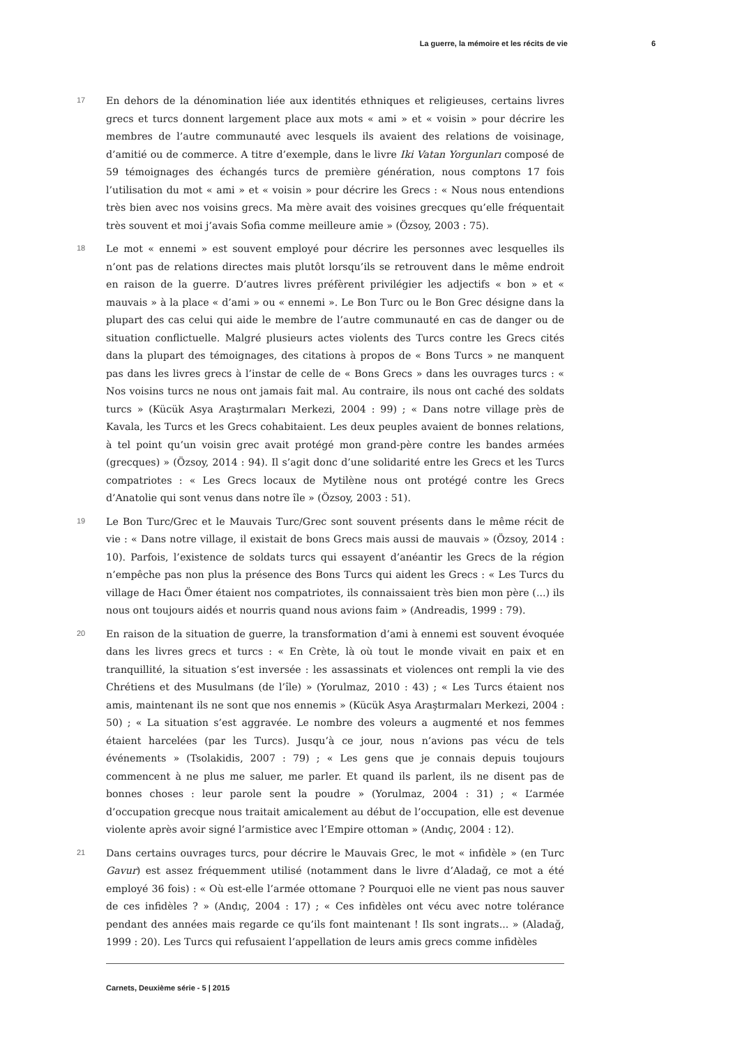La guerre, la mémoire et les récits de vie 6
17
En dehors de la dénomination liée aux identités ethniques et religieuses, certains livres grecs et turcs donnent largement place aux mots « ami » et « voisin » pour décrire les membres de l’autre communauté avec lesquels ils avaient des relations de voisinage, d’amitié ou de commerce. A titre d’exemple, dans le livre Iki Vatan Yorgunları composé de 59 témoignages des échangés turcs de première génération, nous comptons 17 fois l’utilisation du mot « ami » et « voisin » pour décrire les Grecs : « Nous nous entendions très bien avec nos voisins grecs. Ma mère avait des voisines grecques qu’elle fréquentait très souvent et moi j’avais Sofia comme meilleure amie » (Özsoy, 2003 : 75).
18
Le mot « ennemi » est souvent employé pour décrire les personnes avec lesquelles ils n’ont pas de relations directes mais plutôt lorsqu’ils se retrouvent dans le même endroit en raison de la guerre. D’autres livres préfèrent privilégier les adjectifs « bon » et « mauvais » à la place « d’ami » ou « ennemi ». Le Bon Turc ou le Bon Grec désigne dans la plupart des cas celui qui aide le membre de l’autre communauté en cas de danger ou de situation conflictuelle. Malgré plusieurs actes violents des Turcs contre les Grecs cités dans la plupart des témoignages, des citations à propos de « Bons Turcs » ne manquent pas dans les livres grecs à l’instar de celle de « Bons Grecs » dans les ouvrages turcs : « Nos voisins turcs ne nous ont jamais fait mal. Au contraire, ils nous ont caché des soldats turcs » (Kücük Asya Araştırmaları Merkezi, 2004 : 99) ; « Dans notre village près de Kavala, les Turcs et les Grecs cohabitaient. Les deux peuples avaient de bonnes relations, à tel point qu’un voisin grec avait protégé mon grand-père contre les bandes armées (grecques) » (Özsoy, 2014 : 94). Il s’agit donc d’une solidarité entre les Grecs et les Turcs compatriotes : « Les Grecs locaux de Mytilène nous ont protégé contre les Grecs d’Anatolie qui sont venus dans notre île » (Özsoy, 2003 : 51).
19
Le Bon Turc/Grec et le Mauvais Turc/Grec sont souvent présents dans le même récit de vie : « Dans notre village, il existait de bons Grecs mais aussi de mauvais » (Özsoy, 2014 : 10). Parfois, l’existence de soldats turcs qui essayent d’anéantir les Grecs de la région n’empêche pas non plus la présence des Bons Turcs qui aident les Grecs : « Les Turcs du village de Hacı Ömer étaient nos compatriotes, ils connaissaient très bien mon père (...) ils nous ont toujours aidés et nourris quand nous avions faim » (Andreadis, 1999 : 79).
20
En raison de la situation de guerre, la transformation d’ami à ennemi est souvent évoquée dans les livres grecs et turcs : « En Crète, là où tout le monde vivait en paix et en tranquillité, la situation s’est inversée : les assassinats et violences ont rempli la vie des Chrétiens et des Musulmans (de l’île) » (Yorulmaz, 2010 : 43) ; « Les Turcs étaient nos amis, maintenant ils ne sont que nos ennemis » (Kücük Asya Araştırmaları Merkezi, 2004 : 50) ; « La situation s’est aggravée. Le nombre des voleurs a augmenté et nos femmes étaient harcelées (par les Turcs). Jusqu’à ce jour, nous n’avions pas vécu de tels événements » (Tsolakidis, 2007 : 79) ; « Les gens que je connais depuis toujours commencent à ne plus me saluer, me parler. Et quand ils parlent, ils ne disent pas de bonnes choses : leur parole sent la poudre » (Yorulmaz, 2004 : 31) ; « L’armée d’occupation grecque nous traitait amicalement au début de l’occupation, elle est devenue violente après avoir signé l’armistice avec l’Empire ottoman » (Andıç, 2004 : 12).
21
Dans certains ouvrages turcs, pour décrire le Mauvais Grec, le mot « infidèle » (en Turc Gavur) est assez fréquemment utilisé (notamment dans le livre d’Aladağ, ce mot a été employé 36 fois) : « Où est-elle l’armée ottomane ? Pourquoi elle ne vient pas nous sauver de ces infidèles ? » (Andıç, 2004 : 17) ; « Ces infidèles ont vécu avec notre tolérance pendant des années mais regarde ce qu’ils font maintenant ! Ils sont ingrats... » (Aladağ, 1999 : 20). Les Turcs qui refusaient l’appellation de leurs amis grecs comme infidèles
Carnets, Deuxième série - 5 | 2015